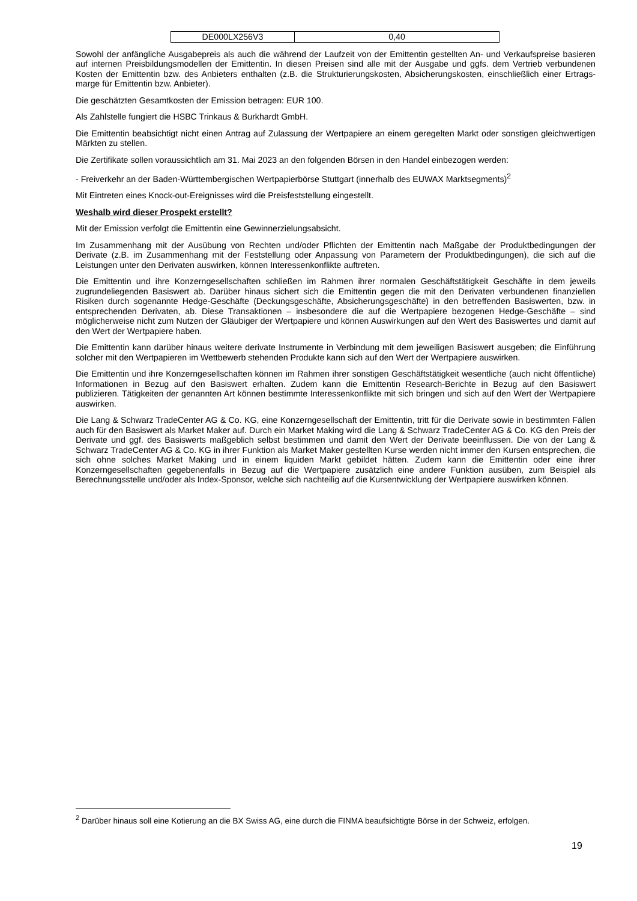| DE000LX256V3 | 0,40 |
Sowohl der anfängliche Ausgabepreis als auch die während der Laufzeit von der Emittentin gestellten An- und Verkaufspreise basieren auf internen Preisbildungsmodellen der Emittentin. In diesen Preisen sind alle mit der Ausgabe und ggfs. dem Vertrieb verbundenen Kosten der Emittentin bzw. des Anbieters enthalten (z.B. die Strukturierungskosten, Absicherungskosten, einschließlich einer Ertrags-marge für Emittentin bzw. Anbieter).
Die geschätzten Gesamtkosten der Emission betragen: EUR 100.
Als Zahlstelle fungiert die HSBC Trinkaus & Burkhardt GmbH.
Die Emittentin beabsichtigt nicht einen Antrag auf Zulassung der Wertpapiere an einem geregelten Markt oder sonstigen gleichwertigen Märkten zu stellen.
Die Zertifikate sollen voraussichtlich am 31. Mai 2023 an den folgenden Börsen in den Handel einbezogen werden:
- Freiverkehr an der Baden-Württembergischen Wertpapierbörse Stuttgart (innerhalb des EUWAX Marktsegments)<sup>2</sup>
Mit Eintreten eines Knock-out-Ereignisses wird die Preisfeststellung eingestellt.
Weshalb wird dieser Prospekt erstellt?
Mit der Emission verfolgt die Emittentin eine Gewinnerzielungsabsicht.
Im Zusammenhang mit der Ausübung von Rechten und/oder Pflichten der Emittentin nach Maßgabe der Produktbedingungen der Derivate (z.B. im Zusammenhang mit der Feststellung oder Anpassung von Parametern der Produktbedingungen), die sich auf die Leistungen unter den Derivaten auswirken, können Interessenkonflikte auftreten.
Die Emittentin und ihre Konzerngesellschaften schließen im Rahmen ihrer normalen Geschäftstätigkeit Geschäfte in dem jeweils zugrundeliegenden Basiswert ab. Darüber hinaus sichert sich die Emittentin gegen die mit den Derivaten verbundenen finanziellen Risiken durch sogenannte Hedge-Geschäfte (Deckungsgeschäfte, Absicherungsgeschäfte) in den betreffenden Basiswerten, bzw. in entsprechenden Derivaten, ab. Diese Transaktionen – insbesondere die auf die Wertpapiere bezogenen Hedge-Geschäfte – sind möglicherweise nicht zum Nutzen der Gläubiger der Wertpapiere und können Auswirkungen auf den Wert des Basiswertes und damit auf den Wert der Wertpapiere haben.
Die Emittentin kann darüber hinaus weitere derivate Instrumente in Verbindung mit dem jeweiligen Basiswert ausgeben; die Einführung solcher mit den Wertpapieren im Wettbewerb stehenden Produkte kann sich auf den Wert der Wertpapiere auswirken.
Die Emittentin und ihre Konzerngesellschaften können im Rahmen ihrer sonstigen Geschäftstätigkeit wesentliche (auch nicht öffentliche) Informationen in Bezug auf den Basiswert erhalten. Zudem kann die Emittentin Research-Berichte in Bezug auf den Basiswert publizieren. Tätigkeiten der genannten Art können bestimmte Interessenkonflikte mit sich bringen und sich auf den Wert der Wertpapiere auswirken.
Die Lang & Schwarz TradeCenter AG & Co. KG, eine Konzerngesellschaft der Emittentin, tritt für die Derivate sowie in bestimmten Fällen auch für den Basiswert als Market Maker auf. Durch ein Market Making wird die Lang & Schwarz TradeCenter AG & Co. KG den Preis der Derivate und ggf. des Basiswerts maßgeblich selbst bestimmen und damit den Wert der Derivate beeinflussen. Die von der Lang & Schwarz TradeCenter AG & Co. KG in ihrer Funktion als Market Maker gestellten Kurse werden nicht immer den Kursen entsprechen, die sich ohne solches Market Making und in einem liquiden Markt gebildet hätten. Zudem kann die Emittentin oder eine ihrer Konzerngesellschaften gegebenenfalls in Bezug auf die Wertpapiere zusätzlich eine andere Funktion ausüben, zum Beispiel als Berechnungsstelle und/oder als Index-Sponsor, welche sich nachteilig auf die Kursentwicklung der Wertpapiere auswirken können.
<sup>2</sup> Darüber hinaus soll eine Kotierung an die BX Swiss AG, eine durch die FINMA beaufsichtigte Börse in der Schweiz, erfolgen.
19